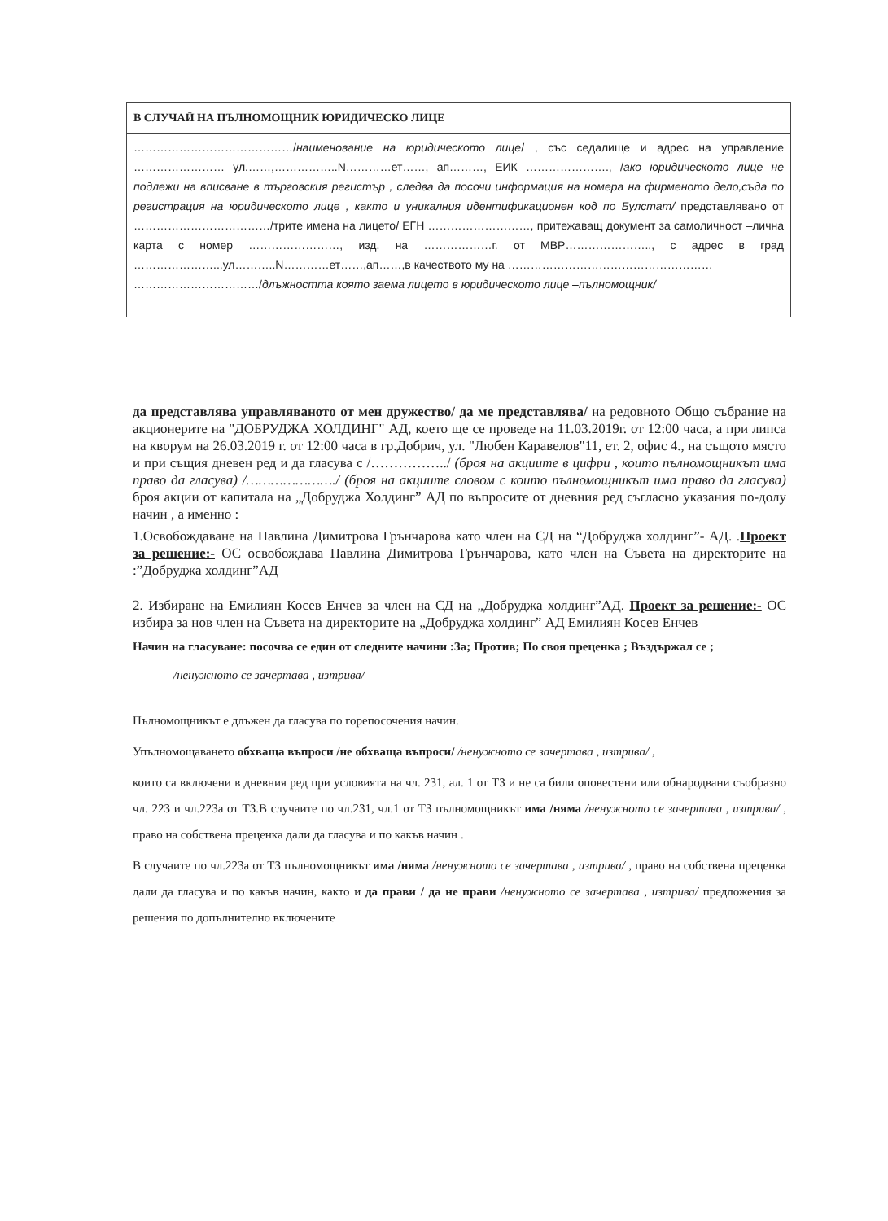| В СЛУЧАЙ НА ПЪЛНОМОЩНИК ЮРИДИЧЕСКО ЛИЦЕ |
| --- |
| ……………………………………/ наименование на юридическото лице / , със седалище и адрес на управление …………………… ул.……,……………..N…………ет……, ап………, ЕИК …………………., / ако юридическото лице не подлежи на вписване в търговския регистър , следва да посочи информация на номера на фирменото дело,съда по регистрация на юридическото лице , както и уникалния идентификационен код по Булстат/ представлявано от ………………………………/трите имена на лицето/ ЕГН ………………………, притежаващ документ за самоличност –лична карта с номер ……………………, изд. на ………………г. от МВР………………….., с адрес в град …………………..,ул………..N…………ет……,ап……,в качеството му на ……………………………………………… ……………………………/ длъжността която заема лицето в юридическото лице –пълномощник/ |
да представлява управляваното от мен дружество/ да ме представлява/ на редовното Общо събрание на акционерите на "ДОБРУДЖА ХОЛДИНГ" АД, което ще се проведе на 11.03.2019г. от 12:00 часа, а при липса на кворум на 26.03.2019 г. от 12:00 часа в гр.Добрич, ул. "Любен Каравелов"11, ет. 2, офис 4., на същото място и при същия дневен ред и да гласува с /……………../ (броя на акциите в цифри , които пълномощникът има право да гласува) /…………………./ (броя на акциите словом с които пълномощникът има право да гласува) броя акции от капитала на „Добруджа Холдинг” АД по въпросите от дневния ред съгласно указания по-долу начин , а именно :
1.Освобождаване на Павлина Димитрова Грънчарова като член на СД на “Добруджа холдинг”- АД. .Проект за решение:- ОС освобождава Павлина Димитрова Грънчарова, като член на Съвета на директорите на :”Добруджа холдинг”АД
2. Избиране на Емилиян Косев Енчев за член на СД на „Добруджа холдинг”АД. Проект за решение:- ОС избира за нов член на Съвета на директорите на „Добруджа холдинг” АД Емилиян Косев Енчев
Начин на гласуване: посочва се един от следните начини :За; Против; По своя преценка ; Въздържал се ;
/ненужното се зачертава , изтрива/
Пълномощникът е длъжен да гласува по горепосочения начин.
Упълномощаването обхваща въпроси /не обхваща въпроси/ /ненужното се зачертава , изтрива/ ,
които са включени в дневния ред при условията на чл. 231, ал. 1 от ТЗ и не са били оповестени или обнародвани съобразно чл. 223 и чл.223а от ТЗ.В случаите по чл.231, чл.1 от ТЗ пълномощникът има /няма /ненужното се зачертава , изтрива/ , право на собствена преценка дали да гласува и по какъв начин .
В случаите по чл.223а от ТЗ пълномощникът има /няма /ненужното се зачертава , изтрива/ , право на собствена преценка дали да гласува и по какъв начин, както и да прави / да не прави /ненужното се зачертава , изтрива/ предложения за решения по допълнително включените